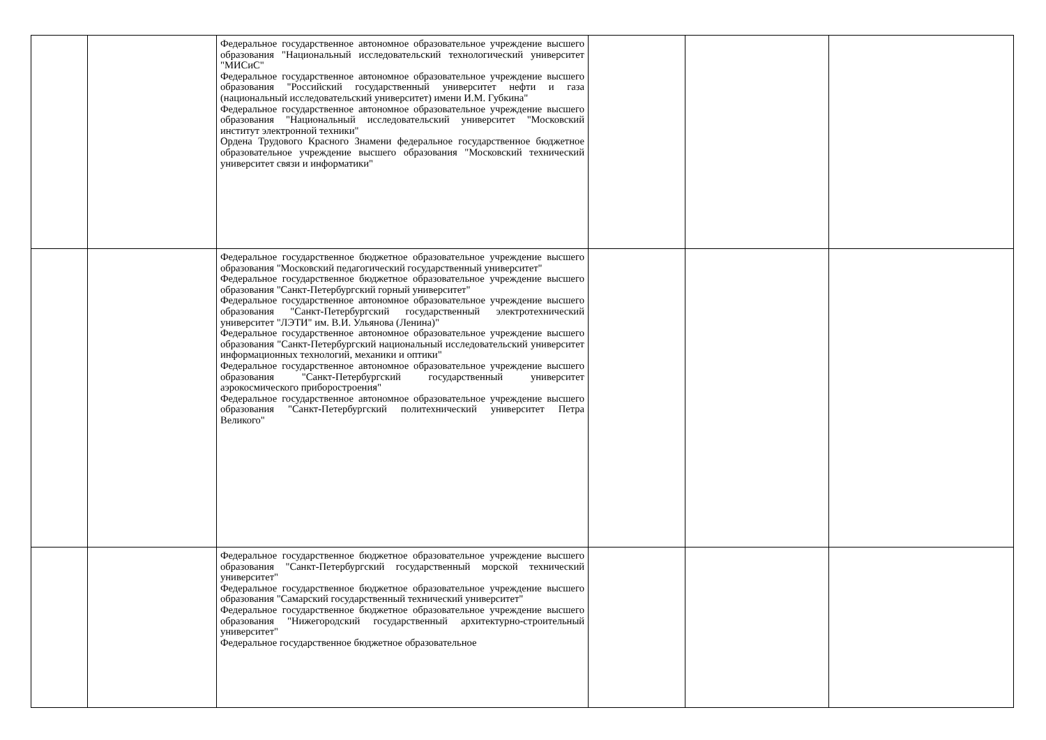| | | Федеральное государственное автономное образовательное учреждение высшего образования "Национальный исследовательский технологический университет "МИСиС" Федеральное государственное автономное образовательное учреждение высшего образования "Российский государственный университет нефти и газа (национальный исследовательский университет) имени И.М. Губкина" Федеральное государственное автономное образовательное учреждение высшего образования "Национальный исследовательский университет "Московский институт электронной техники" Ордена Трудового Красного Знамени федеральное государственное бюджетное образовательное учреждение высшего образования "Московский технический университет связи и информатики" | | | |
| | | Федеральное государственное бюджетное образовательное учреждение высшего образования "Московский педагогический государственный университет" Федеральное государственное бюджетное образовательное учреждение высшего образования "Санкт-Петербургский горный университет" Федеральное государственное автономное образовательное учреждение высшего образования "Санкт-Петербургский государственный электротехнический университет "ЛЭТИ" им. В.И. Ульянова (Ленина)" Федеральное государственное автономное образовательное учреждение высшего образования "Санкт-Петербургский национальный исследовательский университет информационных технологий, механики и оптики" Федеральное государственное автономное образовательное учреждение высшего образования "Санкт-Петербургский государственный университет аэрокосмического приборостроения" Федеральное государственное автономное образовательное учреждение высшего образования "Санкт-Петербургский политехнический университет Петра Великого" | | | |
| | | Федеральное государственное бюджетное образовательное учреждение высшего образования "Санкт-Петербургский государственный морской технический университет" Федеральное государственное бюджетное образовательное учреждение высшего образования "Самарский государственный технический университет" Федеральное государственное бюджетное образовательное учреждение высшего образования "Нижегородский государственный архитектурно-строительный университет" Федеральное государственное бюджетное образовательное | | | |